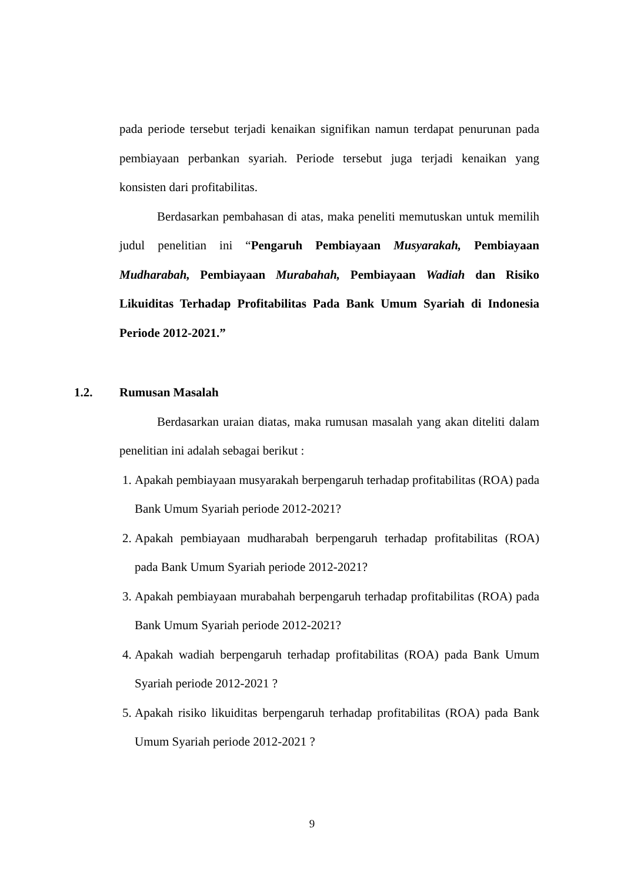pada periode tersebut terjadi kenaikan signifikan namun terdapat penurunan pada pembiayaan perbankan syariah. Periode tersebut juga terjadi kenaikan yang konsisten dari profitabilitas.
Berdasarkan pembahasan di atas, maka peneliti memutuskan untuk memilih judul penelitian ini “Pengaruh Pembiayaan Musyarakah, Pembiayaan Mudharabah, Pembiayaan Murabahah, Pembiayaan Wadiah dan Risiko Likuiditas Terhadap Profitabilitas Pada Bank Umum Syariah di Indonesia Periode 2012-2021.”
1.2. Rumusan Masalah
Berdasarkan uraian diatas, maka rumusan masalah yang akan diteliti dalam penelitian ini adalah sebagai berikut :
1. Apakah pembiayaan musyarakah berpengaruh terhadap profitabilitas (ROA) pada Bank Umum Syariah periode 2012-2021?
2. Apakah pembiayaan mudharabah berpengaruh terhadap profitabilitas (ROA) pada Bank Umum Syariah periode 2012-2021?
3. Apakah pembiayaan murabahah berpengaruh terhadap profitabilitas (ROA) pada Bank Umum Syariah periode 2012-2021?
4. Apakah wadiah berpengaruh terhadap profitabilitas (ROA) pada Bank Umum Syariah periode 2012-2021 ?
5. Apakah risiko likuiditas berpengaruh terhadap profitabilitas (ROA) pada Bank Umum Syariah periode 2012-2021 ?
9